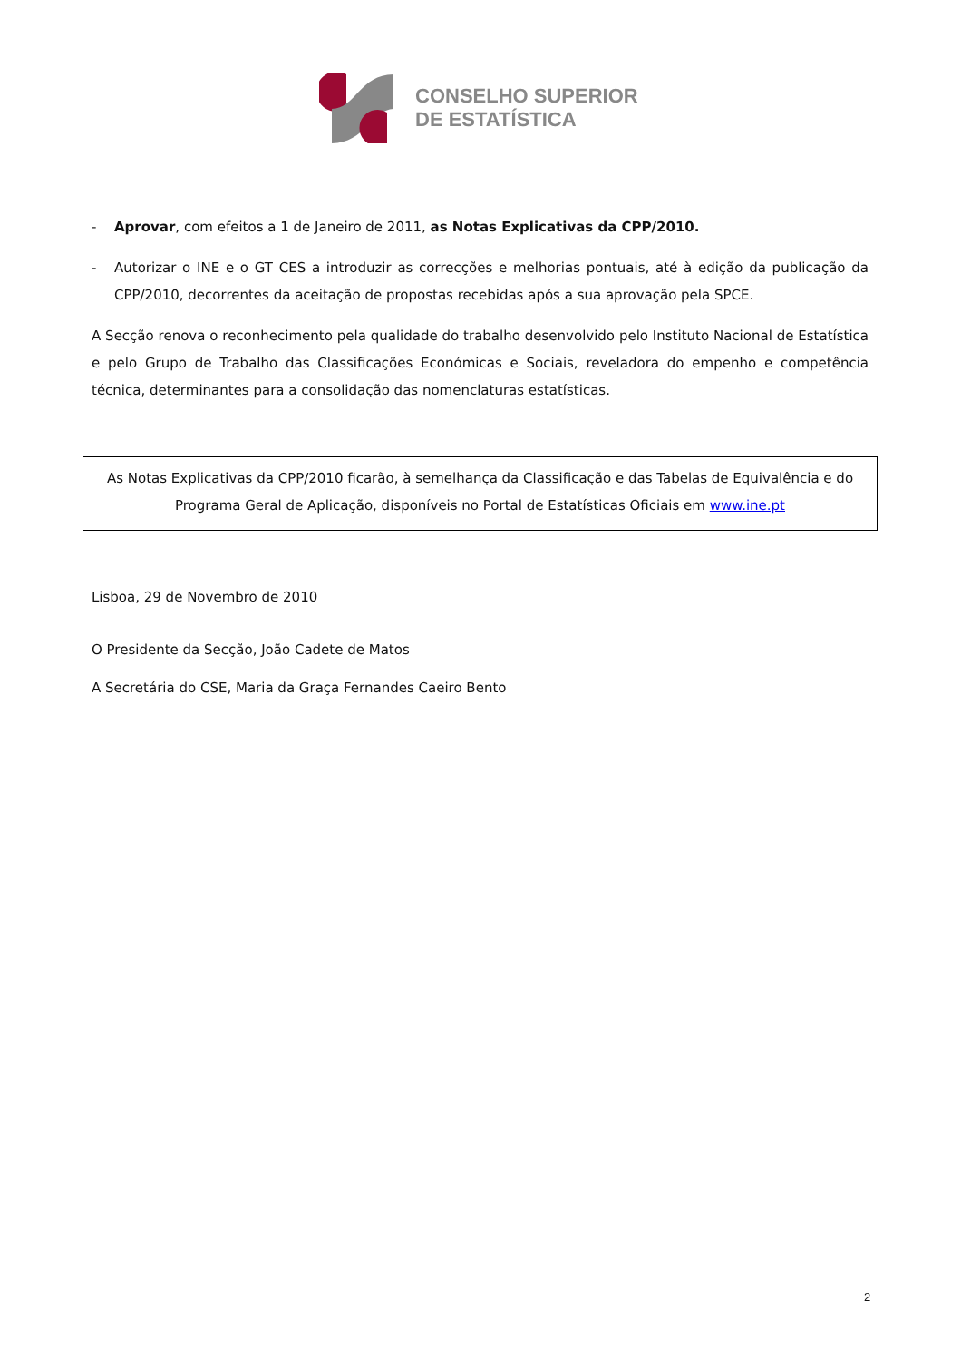CONSELHO SUPERIOR
DE ESTATÍSTICA
- Aprovar, com efeitos a 1 de Janeiro de 2011, as Notas Explicativas da CPP/2010.
- Autorizar o INE e o GT CES a introduzir as correcções e melhorias pontuais, até à edição da publicação da CPP/2010, decorrentes da aceitação de propostas recebidas após a sua aprovação pela SPCE.
A Secção renova o reconhecimento pela qualidade do trabalho desenvolvido pelo Instituto Nacional de Estatística e pelo Grupo de Trabalho das Classificações Económicas e Sociais, reveladora do empenho e competência técnica, determinantes para a consolidação das nomenclaturas estatísticas.
As Notas Explicativas da CPP/2010 ficarão, à semelhança da Classificação e das Tabelas de Equivalência e do Programa Geral de Aplicação, disponíveis no Portal de Estatísticas Oficiais em www.ine.pt
Lisboa, 29 de Novembro de 2010
O Presidente da Secção, João Cadete de Matos
A Secretária do CSE, Maria da Graça Fernandes Caeiro Bento
2